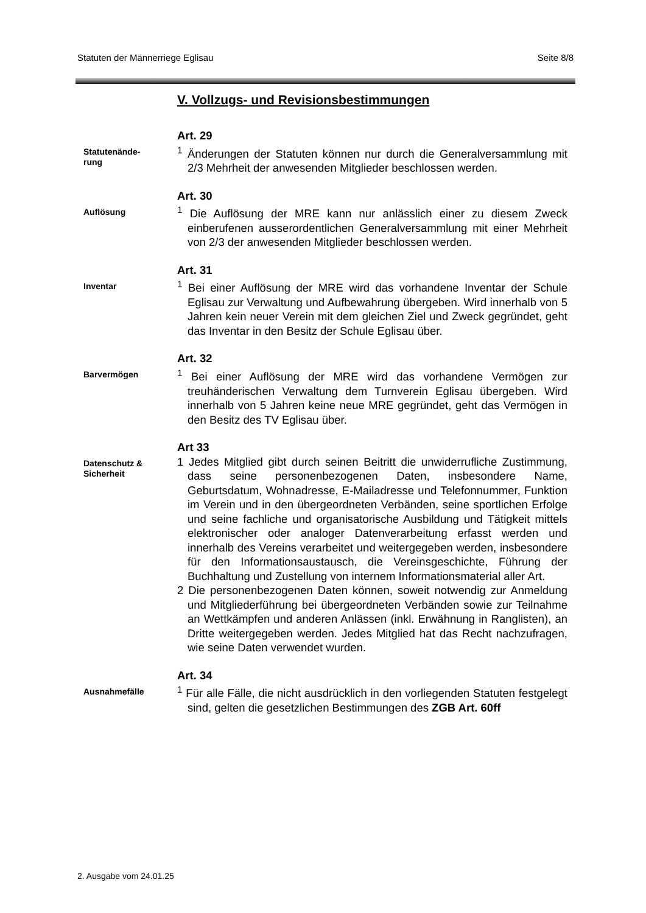Statuten der Männerriege Eglisau Seite 8/8
V. Vollzugs- und Revisionsbestimmungen
Statutenände-
rung
Art. 29
<sup>1</sup> Änderungen der Statuten können nur durch die Generalversammlung mit 2/3 Mehrheit der anwesenden Mitglieder beschlossen werden.
Auflösung
Art. 30
<sup>1</sup> Die Auflösung der MRE kann nur anlässlich einer zu diesem Zweck einberufenen ausserordentlichen Generalversammlung mit einer Mehrheit von 2/3 der anwesenden Mitglieder beschlossen werden.
Inventar
Art. 31
<sup>1</sup> Bei einer Auflösung der MRE wird das vorhandene Inventar der Schule Eglisau zur Verwaltung und Aufbewahrung übergeben. Wird innerhalb von 5 Jahren kein neuer Verein mit dem gleichen Ziel und Zweck gegründet, geht das Inventar in den Besitz der Schule Eglisau über.
Barvermögen
Art. 32
<sup>1</sup> Bei einer Auflösung der MRE wird das vorhandene Vermögen zur treuhänderischen Verwaltung dem Turnverein Eglisau übergeben. Wird innerhalb von 5 Jahren keine neue MRE gegründet, geht das Vermögen in den Besitz des TV Eglisau über.
Datenschutz &
Sicherheit
Art 33
1 Jedes Mitglied gibt durch seinen Beitritt die unwiderrufliche Zustimmung, dass seine personenbezogenen Daten, insbesondere Name, Geburtsdatum, Wohnadresse, E-Mailadresse und Telefonnummer, Funktion im Verein und in den übergeordneten Verbänden, seine sportlichen Erfolge und seine fachliche und organisatorische Ausbildung und Tätigkeit mittels elektronischer oder analoger Datenverarbeitung erfasst werden und innerhalb des Vereins verarbeitet und weitergegeben werden, insbesondere für den Informationsaustausch, die Vereinsgeschichte, Führung der Buchhaltung und Zustellung von internem Informationsmaterial aller Art.
2 Die personenbezogenen Daten können, soweit notwendig zur Anmeldung und Mitgliederführung bei übergeordneten Verbänden sowie zur Teilnahme an Wettkämpfen und anderen Anlässen (inkl. Erwähnung in Ranglisten), an Dritte weitergegeben werden. Jedes Mitglied hat das Recht nachzufragen, wie seine Daten verwendet wurden.
Ausnahmefälle
Art. 34
<sup>1</sup> Für alle Fälle, die nicht ausdrücklich in den vorliegenden Statuten festgelegt sind, gelten die gesetzlichen Bestimmungen des ZGB Art. 60ff
2. Ausgabe vom 24.01.25